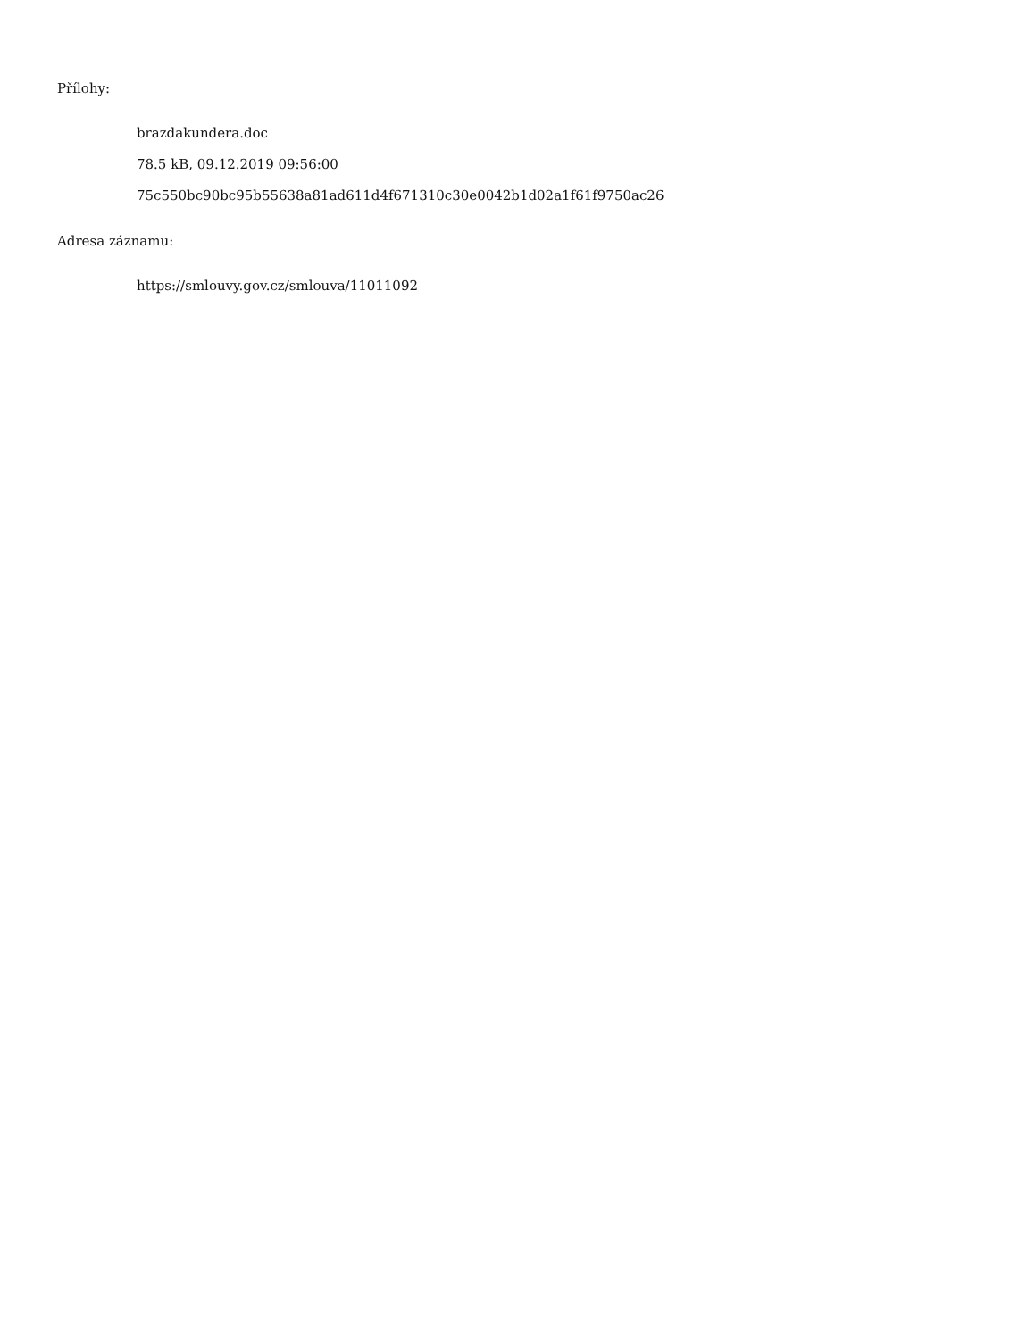Přílohy:
brazdakundera.doc
78.5 kB, 09.12.2019 09:56:00
75c550bc90bc95b55638a81ad611d4f671310c30e0042b1d02a1f61f9750ac26
Adresa záznamu:
https://smlouvy.gov.cz/smlouva/11011092